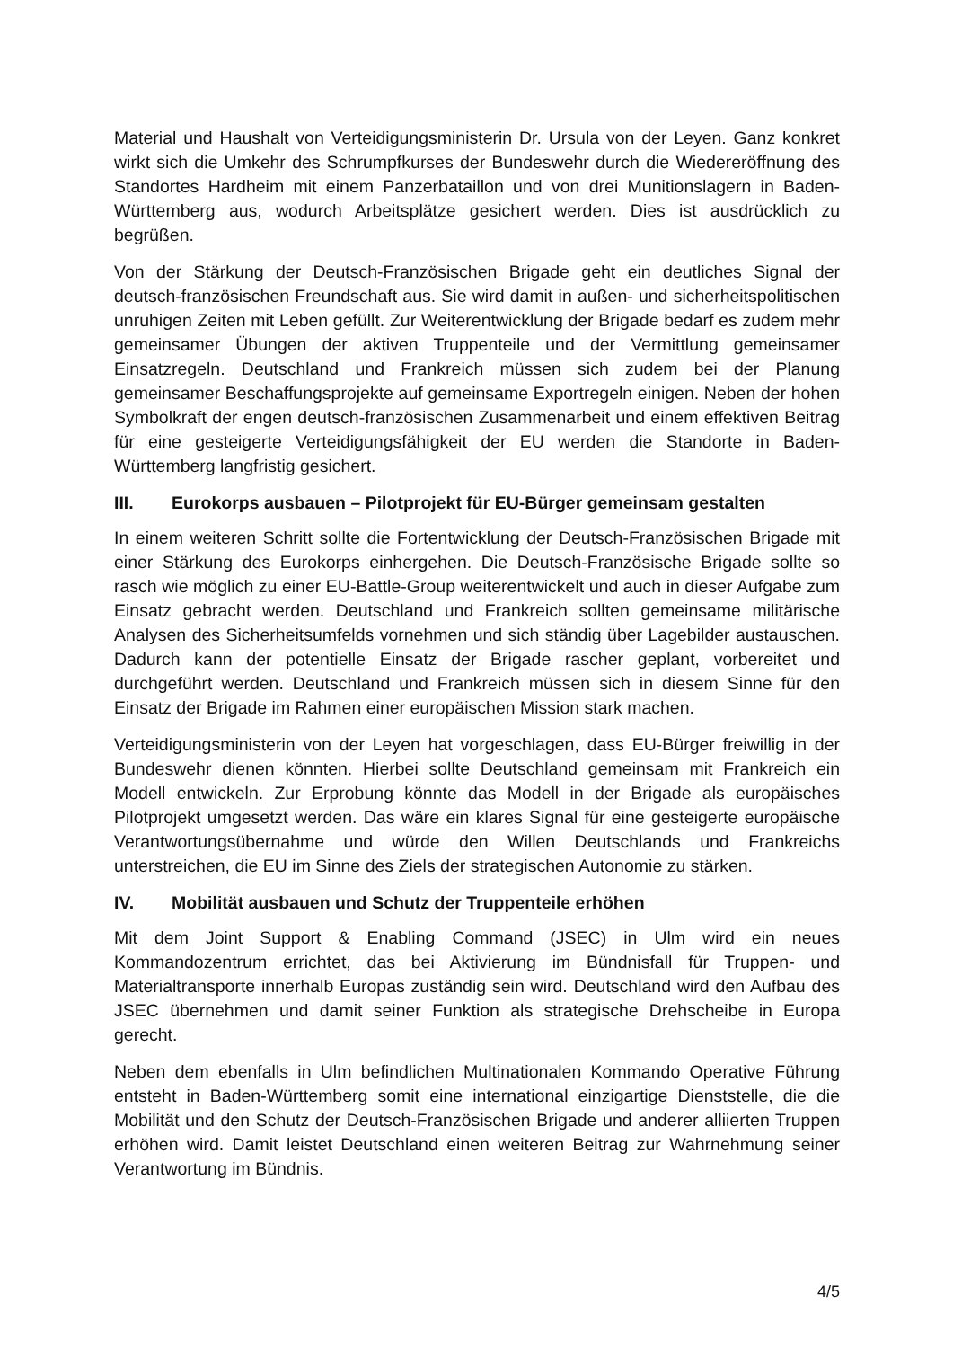Material und Haushalt von Verteidigungsministerin Dr. Ursula von der Leyen. Ganz konkret wirkt sich die Umkehr des Schrumpfkurses der Bundeswehr durch die Wiedereröffnung des Standortes Hardheim mit einem Panzerbataillon und von drei Munitionslagern in Baden-Württemberg aus, wodurch Arbeitsplätze gesichert werden. Dies ist ausdrücklich zu begrüßen.
Von der Stärkung der Deutsch-Französischen Brigade geht ein deutliches Signal der deutsch-französischen Freundschaft aus. Sie wird damit in außen- und sicherheitspolitischen unruhigen Zeiten mit Leben gefüllt. Zur Weiterentwicklung der Brigade bedarf es zudem mehr gemeinsamer Übungen der aktiven Truppenteile und der Vermittlung gemeinsamer Einsatzregeln. Deutschland und Frankreich müssen sich zudem bei der Planung gemeinsamer Beschaffungsprojekte auf gemeinsame Exportregeln einigen. Neben der hohen Symbolkraft der engen deutsch-französischen Zusammenarbeit und einem effektiven Beitrag für eine gesteigerte Verteidigungsfähigkeit der EU werden die Standorte in Baden-Württemberg langfristig gesichert.
III. Eurokorps ausbauen – Pilotprojekt für EU-Bürger gemeinsam gestalten
In einem weiteren Schritt sollte die Fortentwicklung der Deutsch-Französischen Brigade mit einer Stärkung des Eurokorps einhergehen. Die Deutsch-Französische Brigade sollte so rasch wie möglich zu einer EU-Battle-Group weiterentwickelt und auch in dieser Aufgabe zum Einsatz gebracht werden. Deutschland und Frankreich sollten gemeinsame militärische Analysen des Sicherheitsumfelds vornehmen und sich ständig über Lagebilder austauschen. Dadurch kann der potentielle Einsatz der Brigade rascher geplant, vorbereitet und durchgeführt werden. Deutschland und Frankreich müssen sich in diesem Sinne für den Einsatz der Brigade im Rahmen einer europäischen Mission stark machen.
Verteidigungsministerin von der Leyen hat vorgeschlagen, dass EU-Bürger freiwillig in der Bundeswehr dienen könnten. Hierbei sollte Deutschland gemeinsam mit Frankreich ein Modell entwickeln. Zur Erprobung könnte das Modell in der Brigade als europäisches Pilotprojekt umgesetzt werden. Das wäre ein klares Signal für eine gesteigerte europäische Verantwortungsübernahme und würde den Willen Deutschlands und Frankreichs unterstreichen, die EU im Sinne des Ziels der strategischen Autonomie zu stärken.
IV. Mobilität ausbauen und Schutz der Truppenteile erhöhen
Mit dem Joint Support & Enabling Command (JSEC) in Ulm wird ein neues Kommandozentrum errichtet, das bei Aktivierung im Bündnisfall für Truppen- und Materialtransporte innerhalb Europas zuständig sein wird. Deutschland wird den Aufbau des JSEC übernehmen und damit seiner Funktion als strategische Drehscheibe in Europa gerecht.
Neben dem ebenfalls in Ulm befindlichen Multinationalen Kommando Operative Führung entsteht in Baden-Württemberg somit eine international einzigartige Dienststelle, die die Mobilität und den Schutz der Deutsch-Französischen Brigade und anderer alliierten Truppen erhöhen wird. Damit leistet Deutschland einen weiteren Beitrag zur Wahrnehmung seiner Verantwortung im Bündnis.
4/5